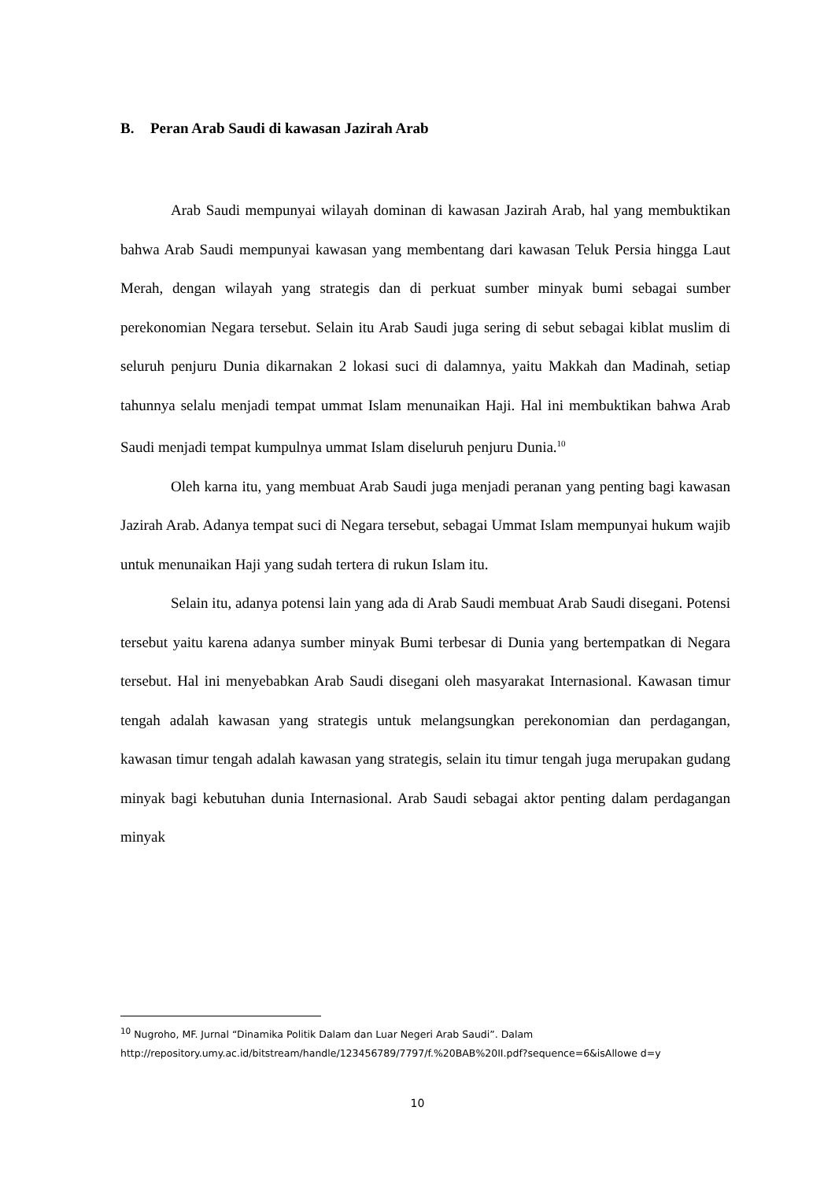B. Peran Arab Saudi di kawasan Jazirah Arab
Arab Saudi mempunyai wilayah dominan di kawasan Jazirah Arab, hal yang membuktikan bahwa Arab Saudi mempunyai kawasan yang membentang dari kawasan Teluk Persia hingga Laut Merah, dengan wilayah yang strategis dan di perkuat sumber minyak bumi sebagai sumber perekonomian Negara tersebut. Selain itu Arab Saudi juga sering di sebut sebagai kiblat muslim di seluruh penjuru Dunia dikarnakan 2 lokasi suci di dalamnya, yaitu Makkah dan Madinah, setiap tahunnya selalu menjadi tempat ummat Islam menunaikan Haji. Hal ini membuktikan bahwa Arab Saudi menjadi tempat kumpulnya ummat Islam diseluruh penjuru Dunia.<sup>10</sup>
Oleh karna itu, yang membuat Arab Saudi juga menjadi peranan yang penting bagi kawasan Jazirah Arab. Adanya tempat suci di Negara tersebut, sebagai Ummat Islam mempunyai hukum wajib untuk menunaikan Haji yang sudah tertera di rukun Islam itu.
Selain itu, adanya potensi lain yang ada di Arab Saudi membuat Arab Saudi disegani. Potensi tersebut yaitu karena adanya sumber minyak Bumi terbesar di Dunia yang bertempatkan di Negara tersebut. Hal ini menyebabkan Arab Saudi disegani oleh masyarakat Internasional. Kawasan timur tengah adalah kawasan yang strategis untuk melangsungkan perekonomian dan perdagangan, kawasan timur tengah adalah kawasan yang strategis, selain itu timur tengah juga merupakan gudang minyak bagi kebutuhan dunia Internasional. Arab Saudi sebagai aktor penting dalam perdagangan minyak
<sup>10</sup> Nugroho, MF. Jurnal “Dinamika Politik Dalam dan Luar Negeri Arab Saudi”. Dalam http://repository.umy.ac.id/bitstream/handle/123456789/7797/f.%20BAB%20II.pdf?sequence=6&isAllowe d=y
10